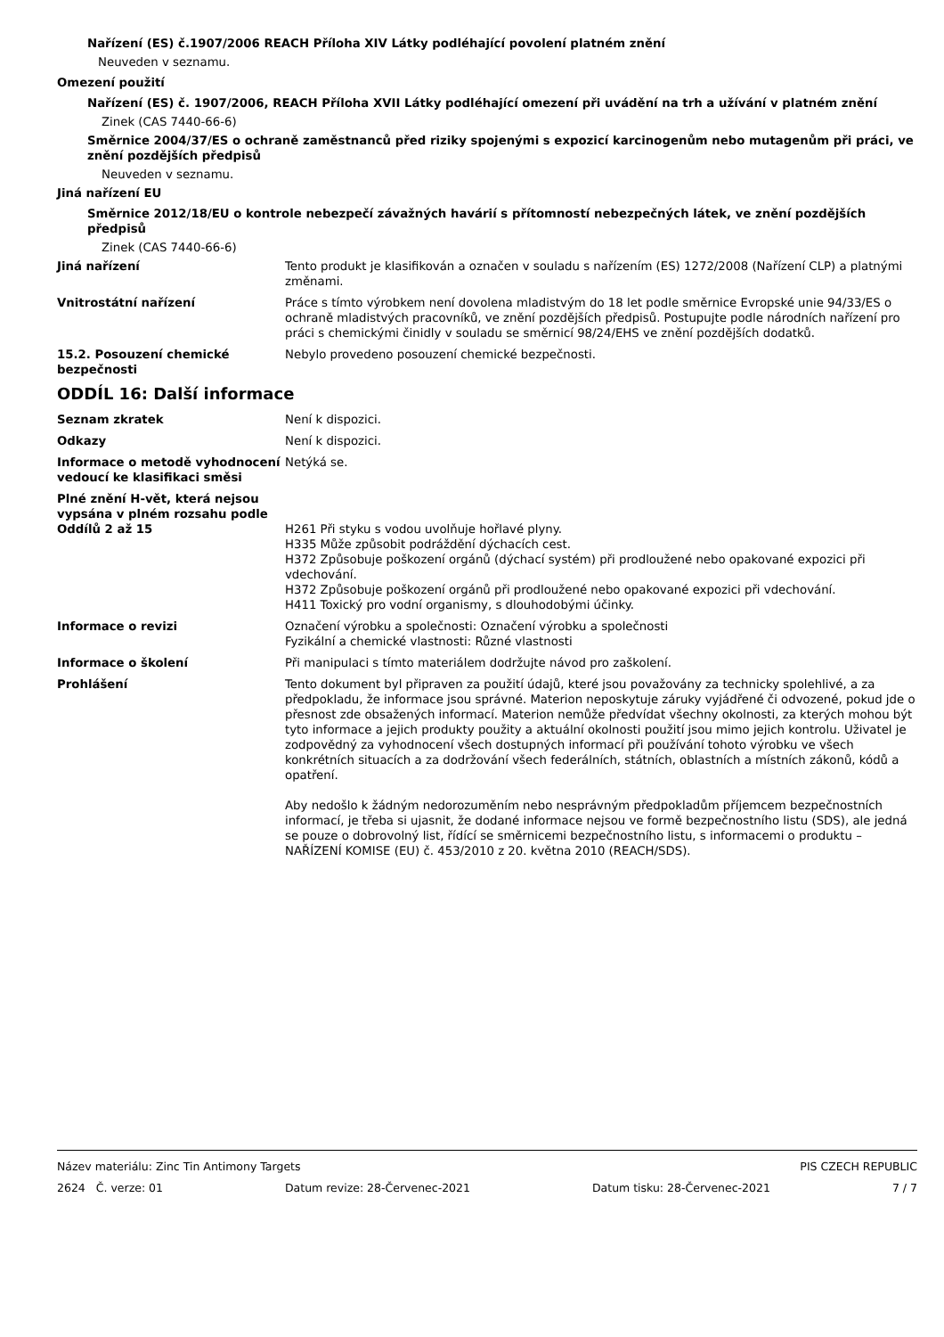Nařízení (ES) č.1907/2006 REACH Příloha XIV Látky podléhající povolení platném znění
Neuveden v seznamu.
Omezení použití
Nařízení (ES) č. 1907/2006, REACH Příloha XVII Látky podléhající omezení při uvádění na trh a užívání v platném znění
Zinek (CAS 7440-66-6)
Směrnice 2004/37/ES o ochraně zaměstnanců před riziky spojenými s expozicí karcinogenům nebo mutagenům při práci, ve znění pozdějších předpisů
Neuveden v seznamu.
Jiná nařízení EU
Směrnice 2012/18/EU o kontrole nebezpečí závažných havárií s přítomností nebezpečných látek, ve znění pozdějších předpisů
Zinek (CAS 7440-66-6)
Jiná nařízení Tento produkt je klasifikován a označen v souladu s nařízením (ES) 1272/2008 (Nařízení CLP) a platnými změnami.
Vnitrostátní nařízení Práce s tímto výrobkem není dovolena mladistvým do 18 let podle směrnice Evropské unie 94/33/ES o ochraně mladistvých pracovníků, ve znění pozdějších předpisů. Postupujte podle národních nařízení pro práci s chemickými činidly v souladu se směrnicí 98/24/EHS ve znění pozdějších dodatků.
15.2. Posouzení chemické bezpečnosti
Nebylo provedeno posouzení chemické bezpečnosti.
ODDÍL 16: Další informace
Seznam zkratek Není k dispozici.
Odkazy Není k dispozici.
Informace o metodě vyhodnocení vedoucí ke klasifikaci směsi
Netýká se.
Plné znění H-vět, která nejsou vypsána v plném rozsahu podle Oddílů 2 až 15
H261 Při styku s vodou uvolňuje hořlavé plyny.
H335 Může způsobit podráždění dýchacích cest.
H372 Způsobuje poškození orgánů (dýchací systém) při prodloužené nebo opakované expozici při vdechování.
H372 Způsobuje poškození orgánů při prodloužené nebo opakované expozici při vdechování.
H411 Toxický pro vodní organismy, s dlouhodobými účinky.
Informace o revizi Označení výrobku a společnosti: Označení výrobku a společnosti
Fyzikální a chemické vlastnosti: Různé vlastnosti
Informace o školení Při manipulaci s tímto materiálem dodržujte návod pro zaškolení.
Prohlášení Tento dokument byl připraven za použití údajů, které jsou považovány za technicky spolehlivé, a za předpokladu, že informace jsou správné. Materion neposkytuje záruky vyjádřené či odvozené, pokud jde o přesnost zde obsažených informací. Materion nemůže předvídat všechny okolnosti, za kterých mohou být tyto informace a jejich produkty použity a aktuální okolnosti použití jsou mimo jejich kontrolu. Uživatel je zodpovědný za vyhodnocení všech dostupných informací při používání tohoto výrobku ve všech konkrétních situacích a za dodržování všech federálních, státních, oblastních a místních zákonů, kódů a opatření.
Aby nedošlo k žádným nedorozuměním nebo nesprávným předpokladům příjemcem bezpečnostních informací, je třeba si ujasnit, že dodané informace nejsou ve formě bezpečnostního listu (SDS), ale jedná se pouze o dobrovolný list, řídící se směrnicemi bezpečnostního listu, s informacemi o produktu – NAŘÍZENÍ KOMISE (EU) č. 453/2010 z 20. května 2010 (REACH/SDS).
Název materiálu: Zinc Tin Antimony Targets PIS CZECH REPUBLIC
2624 Č. verze: 01 Datum revize: 28-Červenec-2021 Datum tisku: 28-Červenec-2021 7 / 7